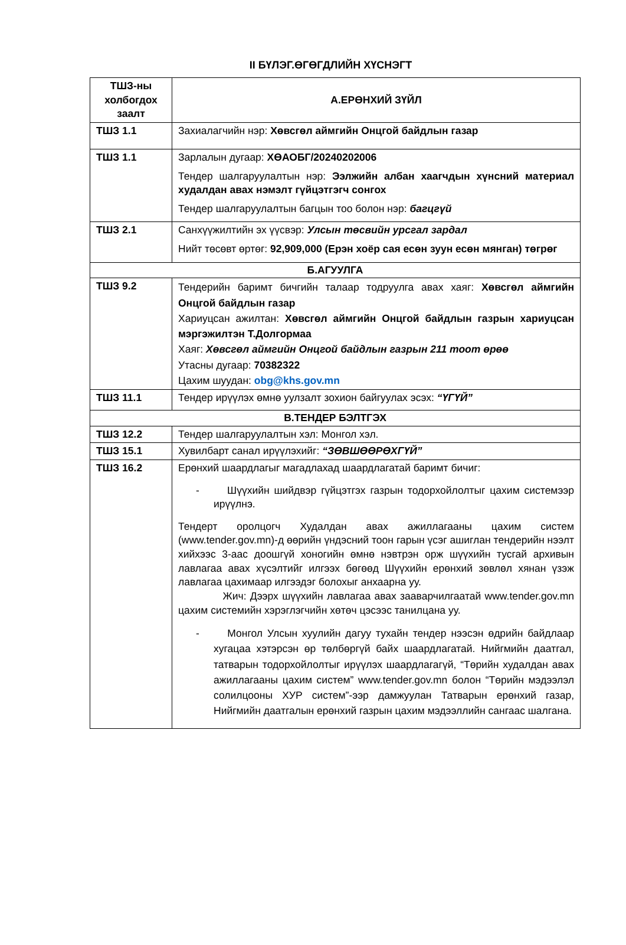II БҮЛЭГ.ӨГӨГДЛИЙН ХҮСНЭГТ
| ТШЗ-ны холбогдох заалт | А.ЕРӨНХИЙ ЗҮЙЛ |
| --- | --- |
| ТШЗ 1.1 | Захиалагчийн нэр: Хөвсгөл аймгийн Онцгой байдлын газар |
| ТШЗ 1.1 | Зарлалын дугаар: ХӨАОБГ/20240202006 Тендер шалгаруулалтын нэр: Ээлжийн албан хаагчдын хүнсний материал худалдан авах нэмэлт гүйцэтгэгч сонгох Тендер шалгаруулалтын багцын тоо болон нэр: багцгүй |
| ТШЗ 2.1 | Санхүүжилтийн эх үүсвэр: Улсын төсвийн урсгал зардал Нийт төсөвт өртөг: 92,909,000 (Ерэн хоёр сая есөн зуун есөн мянган) төгрөг |
| Б.АГУУЛГА | |
| ТШЗ 9.2 | Тендерийн баримт бичгийн талаар тодруулга авах хаяг: Хөвсгөл аймгийн Онцгой байдлын газар Хариуцсан ажилтан: Хөвсгөл аймгийн Онцгой байдлын газрын хариуцсан мэргэжилтэн Т.Долгормаа Хаяг: Хөвсгөл аймгийн Онцгой байдлын газрын 211 тоот өрөө Утасны дугаар: 70382322 Цахим шуудан: obg@khs.gov.mn |
| ТШЗ 11.1 | Тендер ирүүлэх өмнө уулзалт зохион байгуулах эсэх: “ҮГҮЙ” |
| В.ТЕНДЕР БЭЛТГЭХ | |
| ТШЗ 12.2 | Тендер шалгаруулалтын хэл: Монгол хэл. |
| ТШЗ 15.1 | Хувилбарт санал ирүүлэхийг: “ЗӨВШӨӨРӨХГҮЙ” |
| ТШЗ 16.2 | Ерөнхий шаардлагыг магадлахад шаардлагатай баримт бичиг: - Шүүхийн шийдвэр гүйцэтгэх газрын тодорхойлолтыг цахим системээр ирүүлнэ. Тендерт оролцогч Худалдан авах ажиллагааны цахим систем (www.tender.gov.mn)-д өөрийн үндэсний тоон гарын үсэг ашиглан тендерийн нээлт хийхээс 3-аас доошгүй хоногийн өмнө нэвтрэн орж шүүхийн тусгай архивын лавлагаа авах хүсэлтийг илгээх бөгөөд Шүүхийн ерөнхий зөвлөл хянан үзэж лавлагаа цахимаар илгээдэг болохыг анхаарна уу. Жич: Дээрх шүүхийн лавлагаа авах зааварчилгаатай www.tender.gov.mn цахим системийн хэрэглэгчийн хөтөч цэсээс танилцана уу. - Монгол Улсын хуулийн дагуу тухайн тендер нээсэн өдрийн байдлаар хугацаа хэтэрсэн өр төлбөргүй байх шаардлагатай. Нийгмийн даатгал, татварын тодорхойлолтыг ирүүлэх шаардлагагүй, “Төрийн худалдан авах ажиллагааны цахим систем” www.tender.gov.mn болон “Төрийн мэдээлэл солилцооны ХУР систем”-ээр дамжуулан Татварын ерөнхий газар, Нийгмийн даатгалын ерөнхий газрын цахим мэдээллийн сангаас шалгана. |